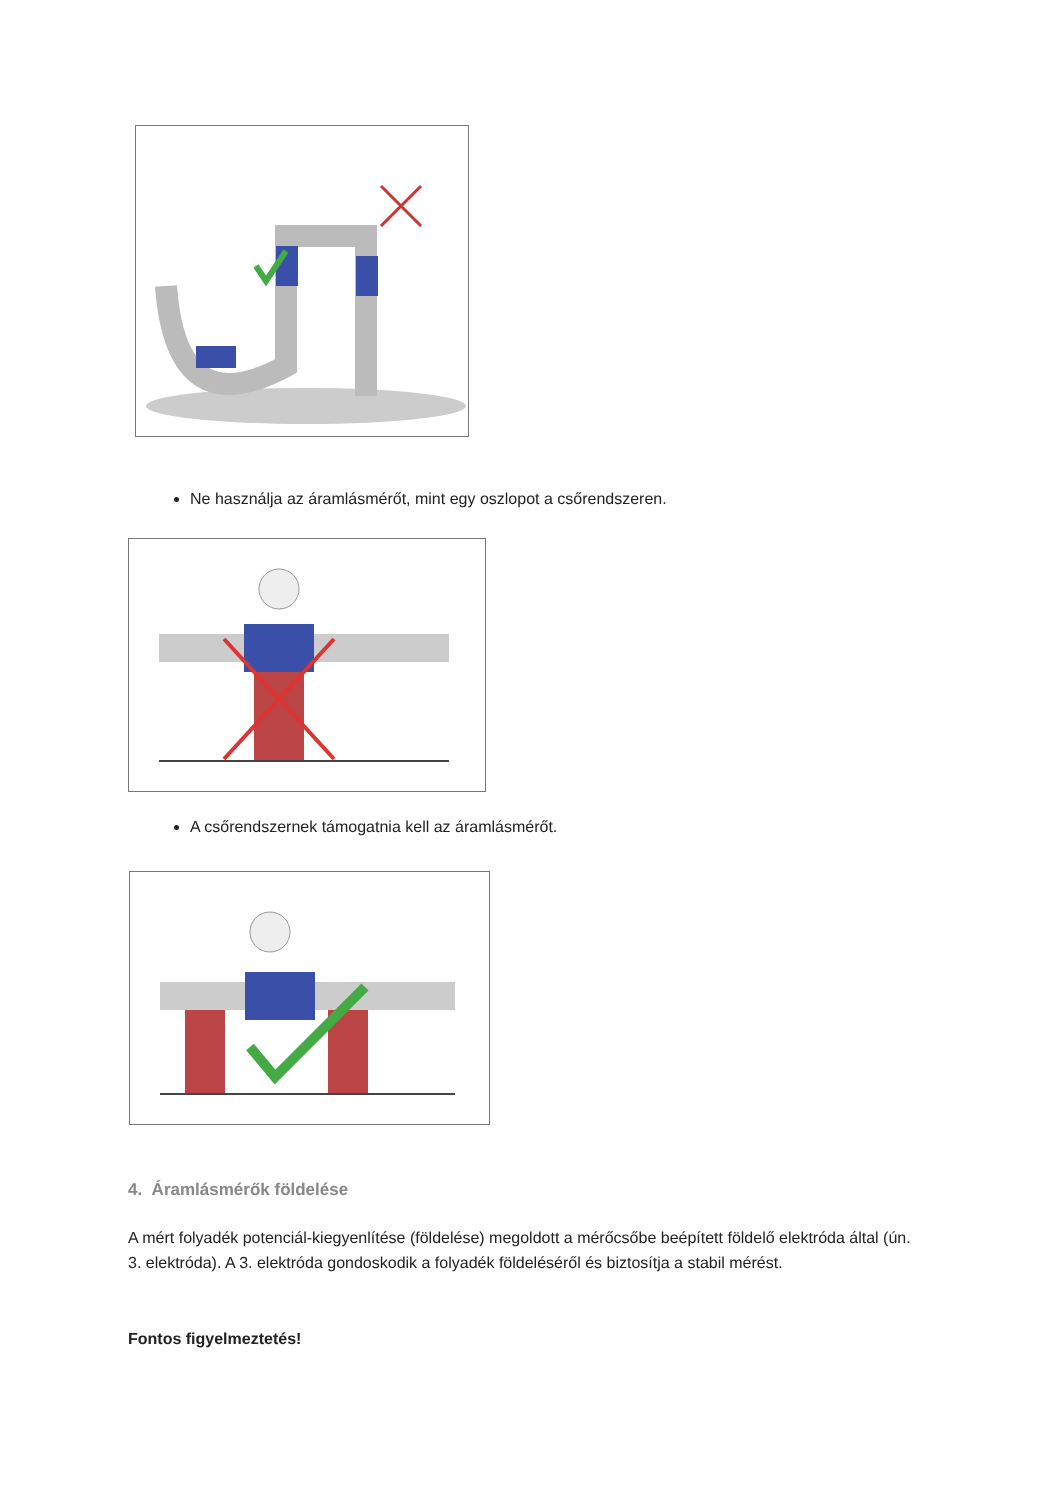Ne használja az áramlásmérőt, mint egy oszlopot a csőrendszeren.
A csőrendszernek támogatnia kell az áramlásmérőt.
4. Áramlásmérők földelése
A mért folyadék potenciál-kiegyenlítése (földelése) megoldott a mérőcsőbe beépített földelő elektróda által (ún. 3. elektróda). A 3. elektróda gondoskodik a folyadék földeléséről és biztosítja a stabil mérést.
Fontos figyelmeztetés!